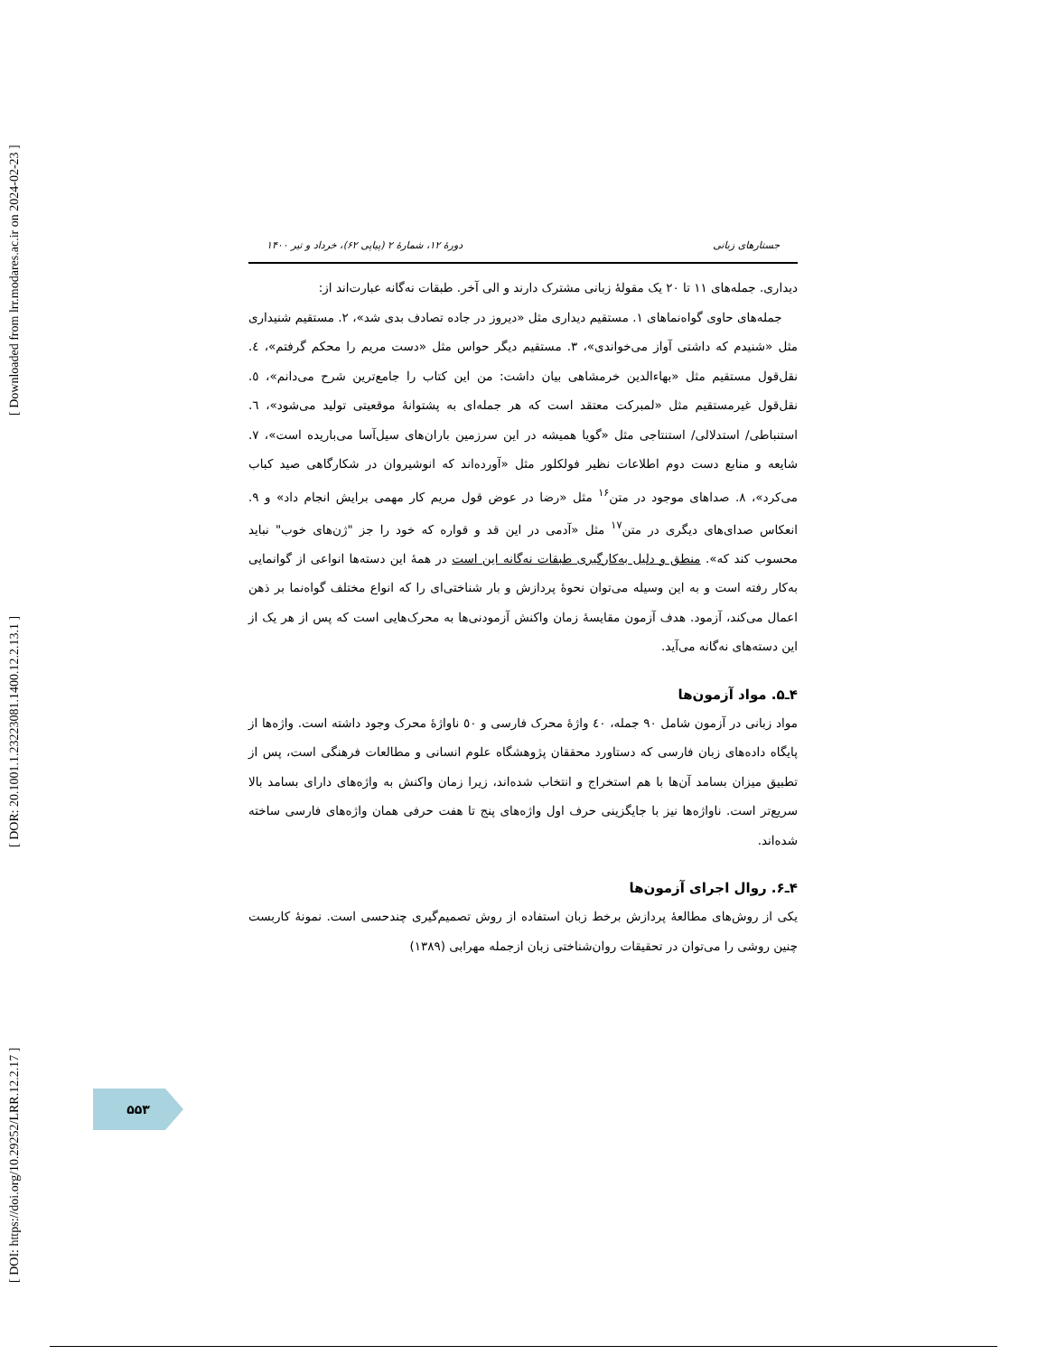[ DOI: https://doi.org/10.29252/LRR.12.2.17 ] [ DOR: 20.1001.1.23223081.1400.12.2.13.1 ] [ Downloaded from lrr.modares.ac.ir on 2024-02-23 ]
جستارهای زبانی دورهٔ ۱۲، شمارهٔ ۲ (پیاپی ۶۲)، خرداد و تیر ۱۴۰۰
دیداری. جمله‌های ۱۱ تا ۲۰ یک مقولهٔ زبانی مشترک دارند و الی آخر. طبقات نه‌گانه عبارت‌اند از:
جمله‌های حاوی گواه‌نماهای ۱. مستقیم دیداری مثل «دیروز در جاده تصادف بدی شد»، ۲. مستقیم شنیداری مثل «شنیدم که داشتی آواز می‌خواندی»، ۳. مستقیم دیگر حواس مثل «دست مریم را محکم گرفتم»، ٤. نقل‌قول مستقیم مثل «بهاءالدین خرمشاهی بیان داشت: من این کتاب را جامع‌ترین شرح می‌دانم»، ٥. نقل‌قول غیرمستقیم مثل «لمبرکت معتقد است که هر جمله‌ای به پشتوانهٔ موقعیتی تولید می‌شود»، ٦. استنباطی/ استدلالی/ استنتاجی مثل «گویا همیشه در این سرزمین باران‌های سیل‌آسا می‌باریده است»، ۷. شایعه و منابع دست دوم اطلاعات نظیر فولکلور مثل «آورده‌اند که انوشیروان در شکارگاهی صید کباب می‌کرد»، ۸. صداهای موجود در متن<sup>۱۶</sup> مثل «رضا در عوض قول مریم کار مهمی برایش انجام داد» و ۹. انعکاس صدای‌های دیگری در متن<sup>۱۷</sup> مثل «آدمی در این قد و قواره که خود را جز "ژن‌های خوب" نباید محسوب کند که». منطق و دلیل به‌کارگیری طبقات نه‌گانه این است در همهٔ این دسته‌ها انواعی از گوانمایی به‌کار رفته است و به این وسیله می‌توان نحوهٔ پردازش و بار شناختی‌ای را که انواع مختلف گواه‌نما بر ذهن اعمال می‌کند، آزمود. هدف آزمون مقایسهٔ زمان واکنش آزمودنی‌ها به محرک‌هایی است که پس از هر یک از این دسته‌های نه‌گانه می‌آید.
۴ـ۵. مواد آزمون‌ها
مواد زبانی در آزمون شامل ۹۰ جمله، ٤۰ واژهٔ محرک فارسی و ٥۰ ناواژهٔ محرک وجود داشته است. واژه‌ها از پایگاه داده‌های زبان فارسی که دستاورد محققان پژوهشگاه علوم انسانی و مطالعات فرهنگی است، پس از تطبیق میزان بسامد آن‌ها با هم استخراج و انتخاب شده‌اند، زیرا زمان واکنش به واژه‌های دارای بسامد بالا سریع‌تر است. ناواژه‌ها نیز با جایگزینی حرف اول واژه‌های پنج تا هفت حرفی همان واژه‌های فارسی ساخته شده‌اند.
۴ـ۶. روال اجرای آزمون‌ها
یکی از روش‌های مطالعهٔ پردازش برخط زبان استفاده از روش تصمیم‌گیری چندحسی است. نمونهٔ کاربست چنین روشی را می‌توان در تحقیقات روان‌شناختی زبان ازجمله مهرابی (۱۳۸۹)
۵۵۳